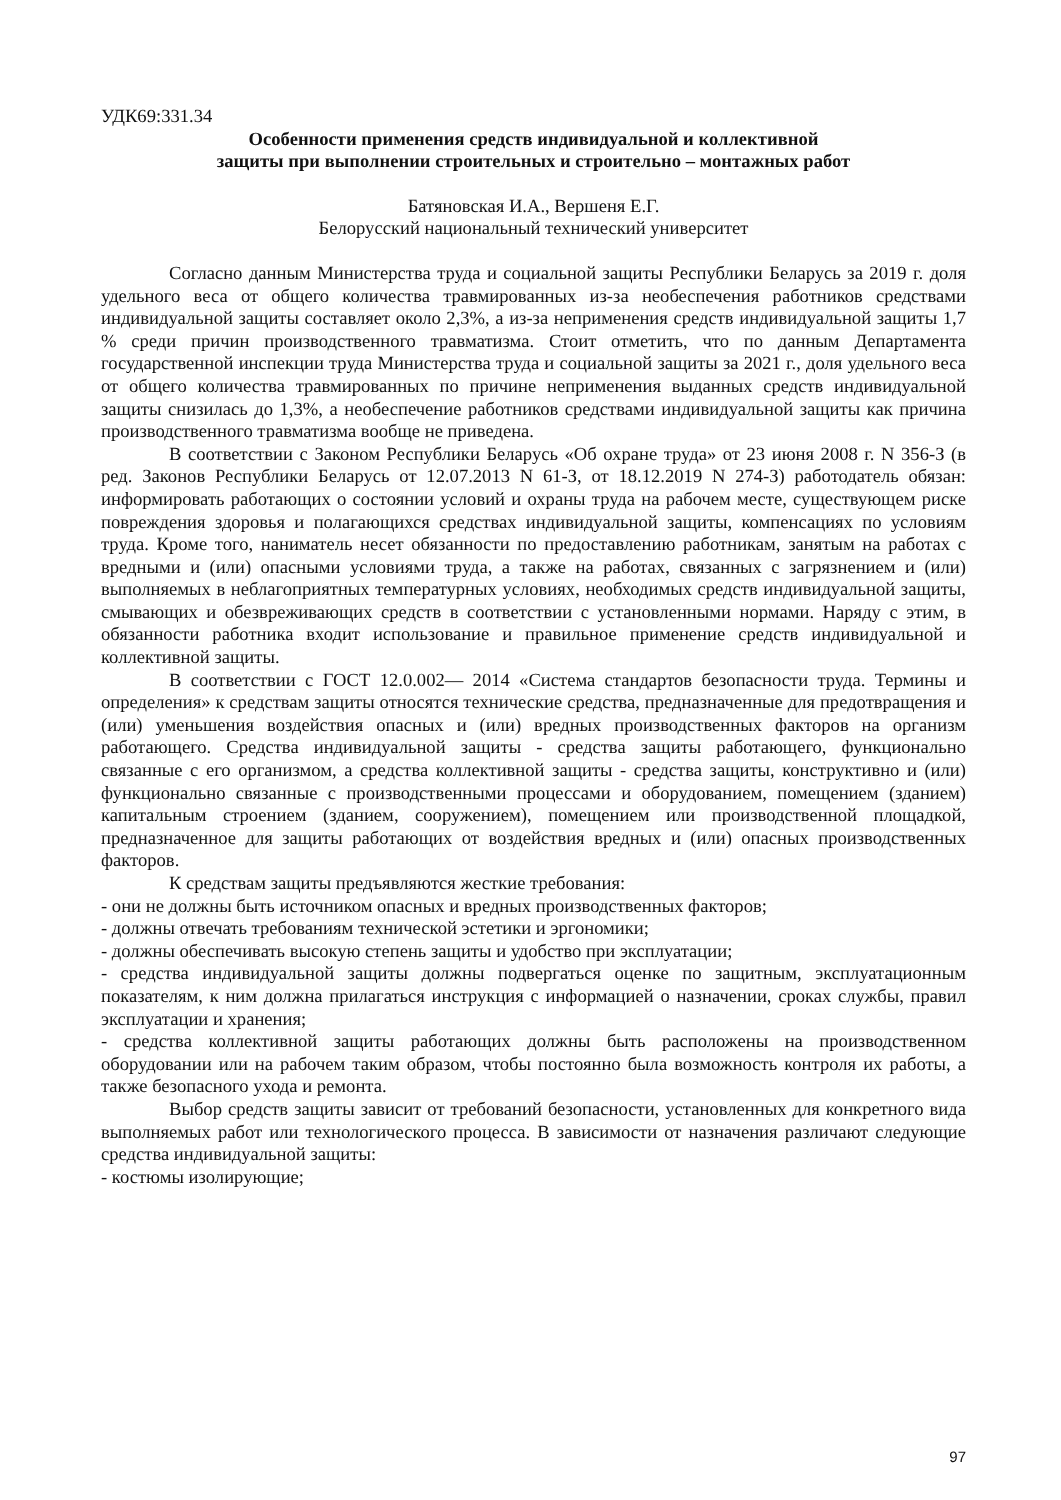УДК69:331.34
Особенности применения средств индивидуальной и коллективной
защиты при выполнении строительных и строительно – монтажных работ
Батяновская И.А., Вершеня Е.Г.
Белорусский национальный технический университет
Согласно данным Министерства труда и социальной защиты Республики Беларусь за 2019 г. доля удельного веса от общего количества травмированных из-за необеспечения работников средствами индивидуальной защиты составляет около 2,3%, а из-за неприменения средств индивидуальной защиты 1,7 % среди причин производственного травматизма. Стоит отметить, что по данным Департамента государственной инспекции труда Министерства труда и социальной защиты за 2021 г., доля удельного веса от общего количества травмированных по причине неприменения выданных средств индивидуальной защиты снизилась до 1,3%, а необеспечение работников средствами индивидуальной защиты как причина производственного травматизма вообще не приведена.
В соответствии с Законом Республики Беларусь «Об охране труда» от 23 июня 2008 г. N 356-З (в ред. Законов Республики Беларусь от 12.07.2013 N 61-З, от 18.12.2019 N 274-З) работодатель обязан: информировать работающих о состоянии условий и охраны труда на рабочем месте, существующем риске повреждения здоровья и полагающихся средствах индивидуальной защиты, компенсациях по условиям труда. Кроме того, наниматель несет обязанности по предоставлению работникам, занятым на работах с вредными и (или) опасными условиями труда, а также на работах, связанных с загрязнением и (или) выполняемых в неблагоприятных температурных условиях, необходимых средств индивидуальной защиты, смывающих и обезвреживающих средств в соответствии с установленными нормами. Наряду с этим, в обязанности работника входит использование и правильное применение средств индивидуальной и коллективной защиты.
В соответствии с ГОСТ 12.0.002— 2014 «Система стандартов безопасности труда. Термины и определения» к средствам защиты относятся технические средства, предназначенные для предотвращения и (или) уменьшения воздействия опасных и (или) вредных производственных факторов на организм работающего. Средства индивидуальной защиты - средства защиты работающего, функционально связанные с его организмом, а средства коллективной защиты - средства защиты, конструктивно и (или) функционально связанные с производственными процессами и оборудованием, помещением (зданием) капитальным строением (зданием, сооружением), помещением или производственной площадкой, предназначенное для защиты работающих от воздействия вредных и (или) опасных производственных факторов.
К средствам защиты предъявляются жесткие требования:
- они не должны быть источником опасных и вредных производственных факторов;
- должны отвечать требованиям технической эстетики и эргономики;
- должны обеспечивать высокую степень защиты и удобство при эксплуатации;
- средства индивидуальной защиты должны подвергаться оценке по защитным, эксплуатационным показателям, к ним должна прилагаться инструкция с информацией о назначении, сроках службы, правил эксплуатации и хранения;
- средства коллективной защиты работающих должны быть расположены на производственном оборудовании или на рабочем таким образом, чтобы постоянно была возможность контроля их работы, а также безопасного ухода и ремонта.
Выбор средств защиты зависит от требований безопасности, установленных для конкретного вида выполняемых работ или технологического процесса. В зависимости от назначения различают следующие средства индивидуальной защиты:
- костюмы изолирующие;
97